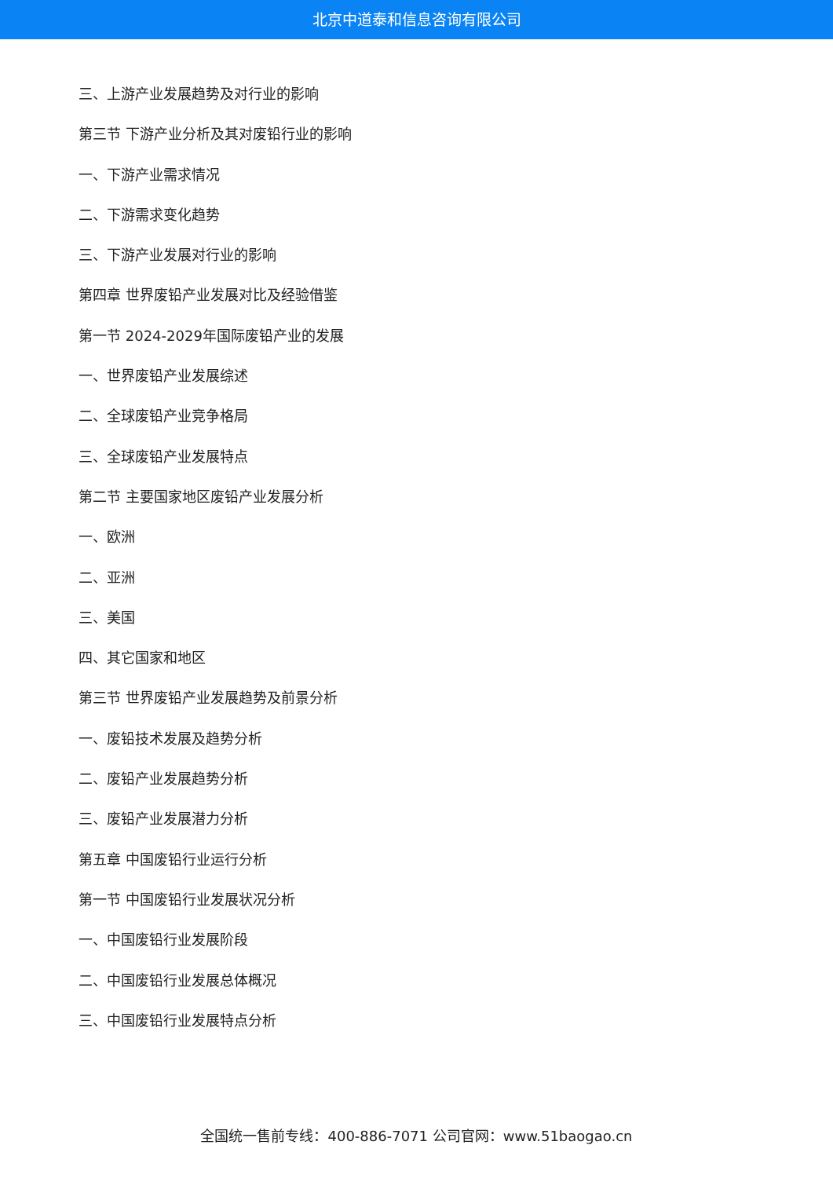北京中道泰和信息咨询有限公司
三、上游产业发展趋势及对行业的影响
第三节 下游产业分析及其对废铅行业的影响
一、下游产业需求情况
二、下游需求变化趋势
三、下游产业发展对行业的影响
第四章 世界废铅产业发展对比及经验借鉴
第一节 2024-2029年国际废铅产业的发展
一、世界废铅产业发展综述
二、全球废铅产业竞争格局
三、全球废铅产业发展特点
第二节 主要国家地区废铅产业发展分析
一、欧洲
二、亚洲
三、美国
四、其它国家和地区
第三节 世界废铅产业发展趋势及前景分析
一、废铅技术发展及趋势分析
二、废铅产业发展趋势分析
三、废铅产业发展潜力分析
第五章 中国废铅行业运行分析
第一节 中国废铅行业发展状况分析
一、中国废铅行业发展阶段
二、中国废铅行业发展总体概况
三、中国废铅行业发展特点分析
全国统一售前专线：400-886-7071 公司官网：www.51baogao.cn